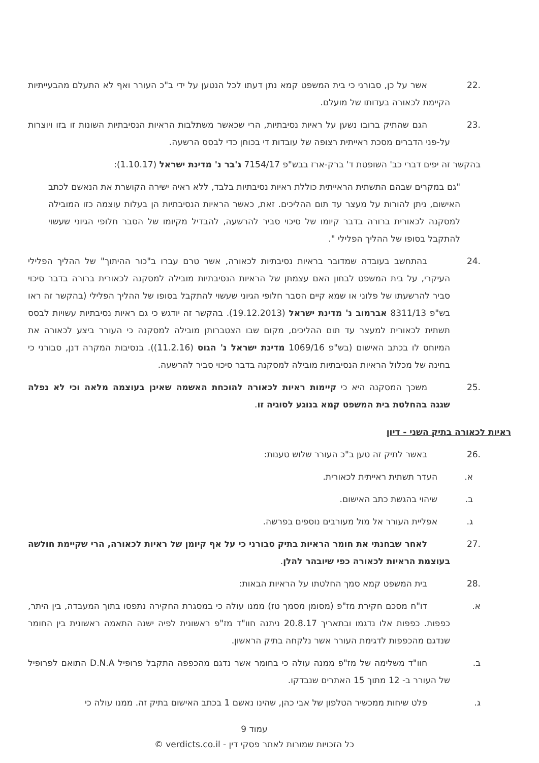.22 אשר על כן, סבורני כי בית המשפט קמא נתן דעתו לכל הנטען על ידי ב"כ העורר ואף לא התעלם מהבעייתיות הקיימת לכאורה בעדותו של מועלם.
.23 הגם שהתיק ברובו נשען על ראיות נסיבתיות, הרי שכאשר משתלבות הראיות הנסיבתיות השונות זו בזו ויוצרות על-פני הדברים מסכת ראייתית רצופה של עובדות די בכוחן כדי לבסס הרשעה.
בהקשר זה יפים דברי כב' השופטת ד' ברק-ארז בבש"פ 7154/17 ג'בר נ' מדינת ישראל (1.10.17):
"גם במקרים שבהם התשתית הראייתית כוללת ראיות נסיבתיות בלבד, ללא ראיה ישירה הקושרת את הנאשם לכתב האישום, ניתן להורות על מעצר עד תום ההליכים. זאת, כאשר הראיות הנסיבתיות הן בעלות עוצמה כזו המובילה למסקנה לכאורית ברורה בדבר קיומו של סיכוי סביר להרשעה, להבדיל מקיומו של הסבר חלופי הגיוני שעשוי להתקבל בסופו של ההליך הפלילי ".
.24 בהתחשב בעובדה שמדובר בראיות נסיבתיות לכאורה, אשר טרם עברו ב"כור ההיתוך" של ההליך הפלילי העיקרי, על בית המשפט לבחון האם עצמתן של הראיות הנסיבתיות מובילה למסקנה לכאורית ברורה בדבר סיכוי סביר להרשעתו של פלוני או שמא קיים הסבר חלופי הגיוני שעשוי להתקבל בסופו של ההליך הפלילי (בהקשר זה ראו בש"פ 8311/13 אברמוב נ' מדינת ישראל (19.12.2013). בהקשר זה יודגש כי גם ראיות נסיבתיות עשויות לבסס תשתית לכאורית למעצר עד תום ההליכים, מקום שבו הצטברותן מובילה למסקנה כי העורר ביצע לכאורה את המיוחס לו בכתב האישום (בש"פ 1069/16 מדינת ישראל נ' הגוס (11.2.16)). בנסיבות המקרה דנן, סבורני כי בחינה של מכלול הראיות הנסיבתיות מובילה למסקנה בדבר סיכוי סביר להרשעה.
.25 משכך המסקנה היא כי קיימות ראיות לכאורה להוכחת האשמה שאינן בעוצמה מלאה וכי לא נפלה שגגה בהחלטת בית המשפט קמא בנוגע לסוגיה זו.
ראיות לכאורה בתיק השני - דיון
.26 באשר לתיק זה טען ב"כ העורר שלוש טענות:
א. העדר תשתית ראייתית לכאורית.
ב. שיהוי בהגשת כתב האישום.
ג. אפליית העורר אל מול מעורבים נוספים בפרשה.
.27 לאחר שבחנתי את חומר הראיות בתיק סבורני כי על אף קיומן של ראיות לכאורה, הרי שקיימת חולשה בעוצמת הראיות לכאורה כפי שיובהר להלן.
.28 בית המשפט קמא סמך החלטתו על הראיות הבאות:
א. דו"ח מסכם חקירת מז"פ (מסומן מסמך טז) ממנו עולה כי במסגרת החקירה נתפסו בתוך המעבדה, בין היתר, כפפות. כפפות אלו נדגמו ובתאריך 20.8.17 ניתנה חוו"ד מז"פ ראשונית לפיה ישנה התאמה ראשונית בין החומר שנדגם מהכפפות לדגימת העורר אשר נלקחה בתיק הראשון.
ב. חוו"ד משלימה של מז"פ ממנה עולה כי בחומר אשר נדגם מהכפפה התקבל פרופיל D.N.A התואם לפרופיל של העורר ב- 12 מתוך 15 האתרים שנבדקו.
ג. פלט שיחות ממכשיר הטלפון של אבי כהן, שהינו נאשם 1 בכתב האישום בתיק זה. ממנו עולה כי
עמוד 9
כל הזכויות שמורות לאתר פסקי דין - verdicts.co.il ©